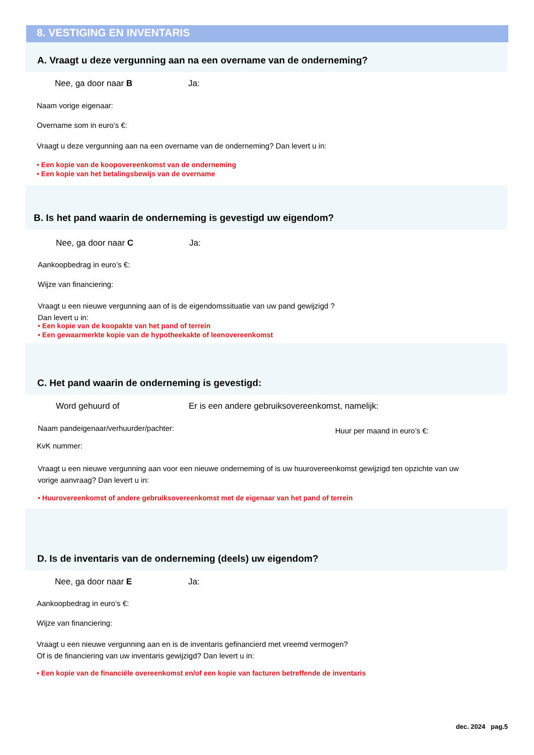8. VESTIGING EN INVENTARIS
A. Vraagt u deze vergunning aan na een overname van de onderneming?
Nee, ga door naar B Ja:
Naam vorige eigenaar:
Overname som in euro’s €:
Vraagt u deze vergunning aan na een overname van de onderneming? Dan levert u in:
• Een kopie van de koopovereenkomst van de onderneming
• Een kopie van het betalingsbewijs van de overname
B. Is het pand waarin de onderneming is gevestigd uw eigendom?
Nee, ga door naar C Ja:
Aankoopbedrag in euro’s €:
Wijze van financiering:
Vraagt u een nieuwe vergunning aan of is de eigendomssituatie van uw pand gewijzigd ?
Dan levert u in:
• Een kopie van de koopakte van het pand of terrein
• Een gewaarmerkte kopie van de hypotheekakte of leenovereenkomst
C. Het pand waarin de onderneming is gevestigd:
Word gehuurd of
Er is een andere gebruiksovereenkomst, namelijk:
Naam pandeigenaar/verhuurder/pachter:
Huur per maand in euro’s €:
KvK nummer:
Vraagt u een nieuwe vergunning aan voor een nieuwe onderneming of is uw huurovereenkomst gewijzigd ten opzichte van uw
vorige aanvraag? Dan levert u in:
• Huurovereenkomst of andere gebruiksovereenkomst met de eigenaar van het pand of terrein
D. Is de inventaris van de onderneming (deels) uw eigendom?
Nee, ga door naar E Ja:
Aankoopbedrag in euro’s €:
Wijze van financiering:
Vraagt u een nieuwe vergunning aan en is de inventaris gefinancierd met vreemd vermogen?
Of is de financiering van uw inventaris gewijzigd? Dan levert u in:
• Een kopie van de financiële overeenkomst en/of een kopie van facturen betreffende de inventaris
dec. 2024 pag.5